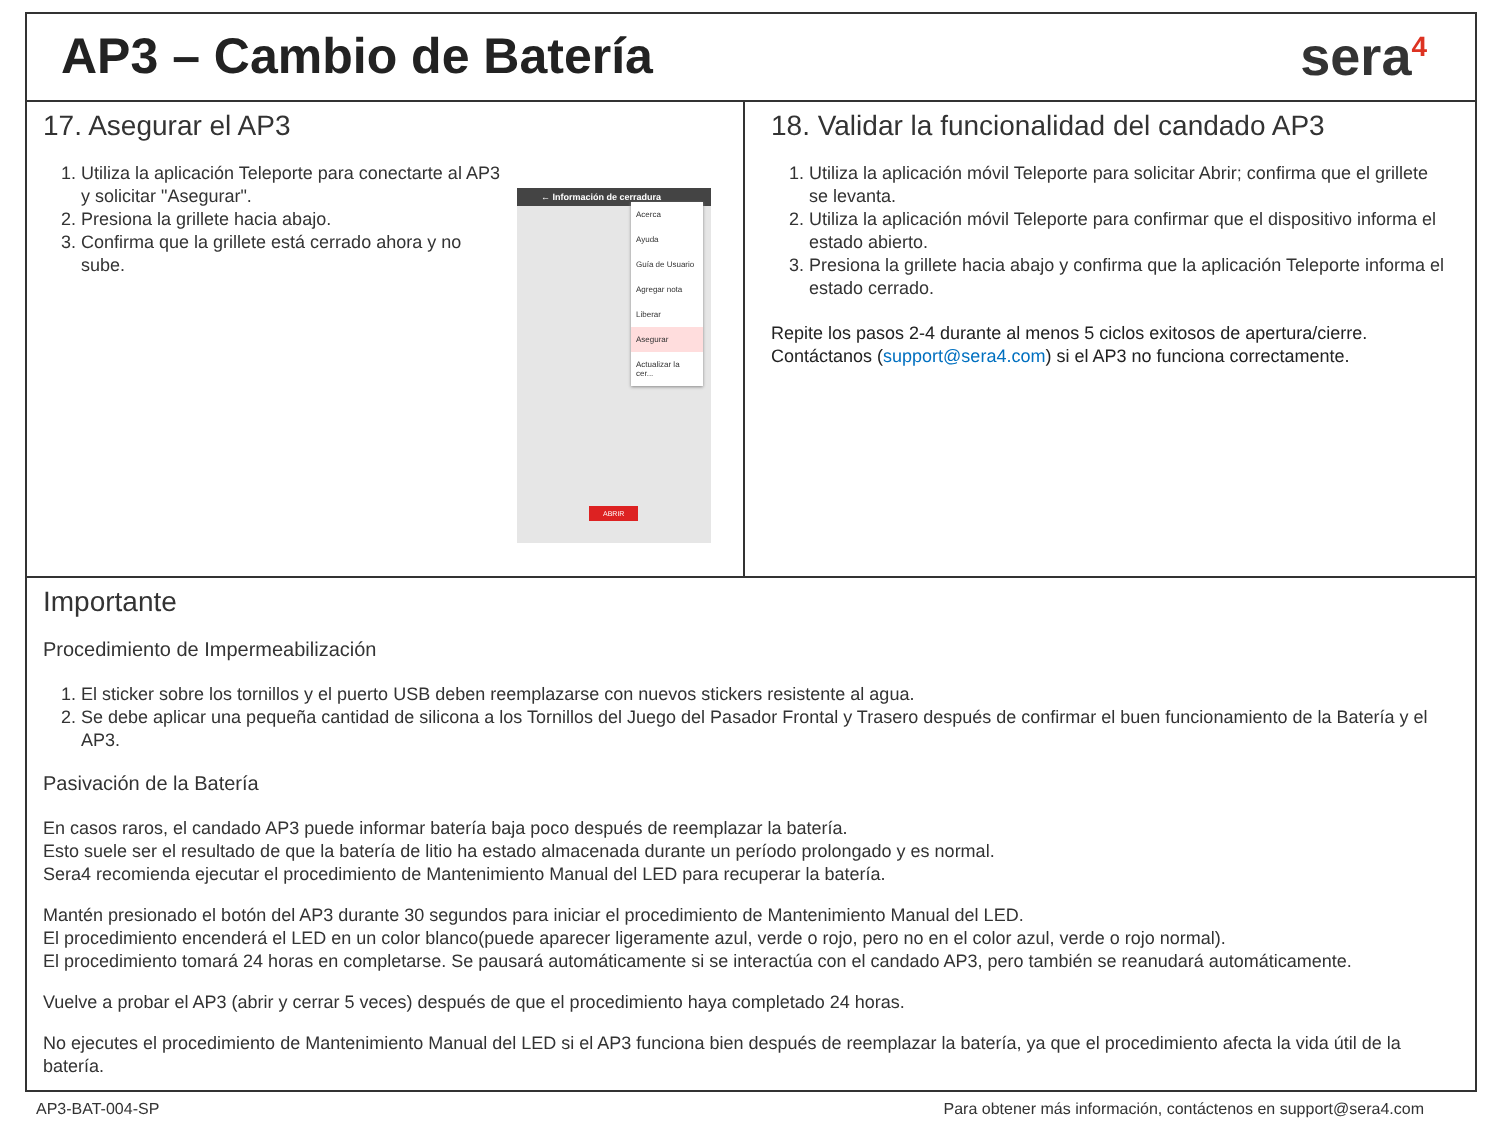AP3 – Cambio de Batería sera<sup>4</sup>
17. Asegurar el AP3
1. Utiliza la aplicación Teleporte para conectarte al AP3 y solicitar "Asegurar".
2. Presiona la grillete hacia abajo.
3. Confirma que la grillete está cerrado ahora y no sube.
← Información de cerradura
Acerca
Ayuda
Guía de Usuario
Agregar nota
Liberar
Asegurar
Actualizar la cer...
ABRIR
18. Validar la funcionalidad del candado AP3
1. Utiliza la aplicación móvil Teleporte para solicitar Abrir; confirma que el grillete se levanta.
2. Utiliza la aplicación móvil Teleporte para confirmar que el dispositivo informa el estado abierto.
3. Presiona la grillete hacia abajo y confirma que la aplicación Teleporte informa el estado cerrado.
Repite los pasos 2-4 durante al menos 5 ciclos exitosos de apertura/cierre.
Contáctanos (support@sera4.com) si el AP3 no funciona correctamente.
Importante
Procedimiento de Impermeabilización
1. El sticker sobre los tornillos y el puerto USB deben reemplazarse con nuevos stickers resistente al agua.
2. Se debe aplicar una pequeña cantidad de silicona a los Tornillos del Juego del Pasador Frontal y Trasero después de confirmar el buen funcionamiento de la Batería y el AP3.
Pasivación de la Batería
En casos raros, el candado AP3 puede informar batería baja poco después de reemplazar la batería.
Esto suele ser el resultado de que la batería de litio ha estado almacenada durante un período prolongado y es normal.
Sera4 recomienda ejecutar el procedimiento de Mantenimiento Manual del LED para recuperar la batería.
Mantén presionado el botón del AP3 durante 30 segundos para iniciar el procedimiento de Mantenimiento Manual del LED.
El procedimiento encenderá el LED en un color blanco(puede aparecer ligeramente azul, verde o rojo, pero no en el color azul, verde o rojo normal).
El procedimiento tomará 24 horas en completarse. Se pausará automáticamente si se interactúa con el candado AP3, pero también se reanudará automáticamente.
Vuelve a probar el AP3 (abrir y cerrar 5 veces) después de que el procedimiento haya completado 24 horas.
No ejecutes el procedimiento de Mantenimiento Manual del LED si el AP3 funciona bien después de reemplazar la batería, ya que el procedimiento afecta la vida útil de la batería.
AP3-BAT-004-SP Para obtener más información, contáctenos en support@sera4.com